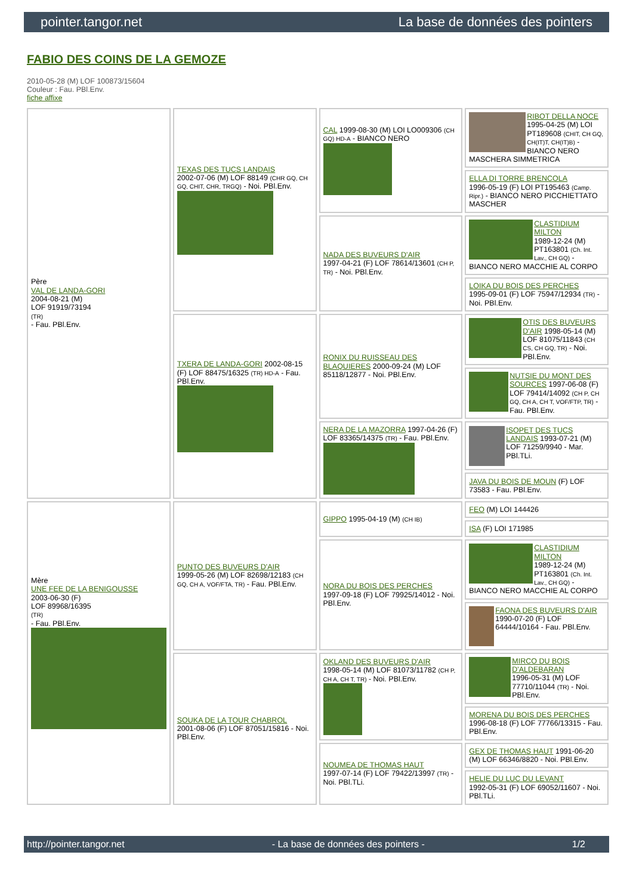pointer.tangor.net La base de données des pointers
FABIO DES COINS DE LA GEMOZE
2010-05-28 (M) LOF 100873/15604
Couleur : Fau. PBl.Env.
fiche affixe
| Père VAL DE LANDA-GORI 2004-08-21 (M) LOF 91919/73194 (TR) - Fau. PBl.Env. | TEXAS DES TUCS LANDAIS 2002-07-06 (M) LOF 88149 (CHR GQ, CH GQ, CHIT, CHR, TRGQ) - Noi. PBl.Env. | CAL 1999-08-30 (M) LOI LO009306 (CH GQ) HD-A - BIANCO NERO | RIBOT DELLA NOCE 1995-04-25 (M) LOI PT189608 (CHIT, CH GQ, CH(IT)T, CH(IT)B) - BIANCO NERO MASCHERA SIMMETRICA |
| | | | ELLA DI TORRE BRENCOLA 1996-05-19 (F) LOI PT195463 (Camp. Ripr.) - BIANCO NERO PICCHIETTATO MASCHER |
| | | NADA DES BUVEURS D'AIR 1997-04-21 (F) LOF 78614/13601 (CH P, TR) - Noi. PBl.Env. | CLASTIDIUM MILTON 1989-12-24 (M) PT163801 (Ch. Int. Lav., CH GQ) - BIANCO NERO MACCHIE AL CORPO |
| | | | LOIKA DU BOIS DES PERCHES 1995-09-01 (F) LOF 75947/12934 (TR) - Noi. PBl.Env. |
| | TXERA DE LANDA-GORI 2002-08-15 (F) LOF 88475/16325 (TR) HD-A - Fau. PBl.Env. | RONIX DU RUISSEAU DES BLAQUIERES 2000-09-24 (M) LOF 85118/12877 - Noi. PBl.Env. | OTIS DES BUVEURS D'AIR 1998-05-14 (M) LOF 81075/11843 (CH CS, CH GQ, TR) - Noi. PBl.Env. |
| | | | NUTSIE DU MONT DES SOURCES 1997-06-08 (F) LOF 79414/14092 (CH P, CH GQ, CH A, CH T, VOF/FTP, TR) - Fau. PBl.Env. |
| | | NERA DE LA MAZORRA 1997-04-26 (F) LOF 83365/14375 (TR) - Fau. PBl.Env. | ISOPET DES TUCS LANDAIS 1993-07-21 (M) LOF 71259/9940 - Mar. PBl.TLi. |
| | | | JAVA DU BOIS DE MOUN (F) LOF 73583 - Fau. PBl.Env. |
| Mère UNE FEE DE LA BENIGOUSSE 2003-06-30 (F) LOF 89968/16395 (TR) - Fau. PBl.Env. | PUNTO DES BUVEURS D'AIR 1999-05-26 (M) LOF 82698/12183 (CH GQ, CH A, VOF/FTA, TR) - Fau. PBl.Env. | GIPPO 1995-04-19 (M) (CH IB) | FEO (M) LOI 144426 |
| | | | ISA (F) LOI 171985 |
| | | NORA DU BOIS DES PERCHES 1997-09-18 (F) LOF 79925/14012 - Noi. PBl.Env. | CLASTIDIUM MILTON 1989-12-24 (M) PT163801 (Ch. Int. Lav., CH GQ) - BIANCO NERO MACCHIE AL CORPO |
| | | | FAONA DES BUVEURS D'AIR 1990-07-20 (F) LOF 64444/10164 - Fau. PBl.Env. |
| | SOUKA DE LA TOUR CHABROL 2001-08-06 (F) LOF 87051/15816 - Noi. PBl.Env. | OKLAND DES BUVEURS D'AIR 1998-05-14 (M) LOF 81073/11782 (CH P, CH A, CH T, TR) - Noi. PBl.Env. | MIRCO DU BOIS D'ALDEBARAN 1996-05-31 (M) LOF 77710/11044 (TR) - Noi. PBl.Env. |
| | | | MORENA DU BOIS DES PERCHES 1996-08-18 (F) LOF 77766/13315 - Fau. PBl.Env. |
| | | NOUMEA DE THOMAS HAUT 1997-07-14 (F) LOF 79422/13997 (TR) - Noi. PBl.TLi. | GEX DE THOMAS HAUT 1991-06-20 (M) LOF 66346/8820 - Noi. PBl.Env. |
| | | | HELIE DU LUC DU LEVANT 1992-05-31 (F) LOF 69052/11607 - Noi. PBl.TLi. |
http://pointer.tangor.net - La base de données des pointers - 1/2